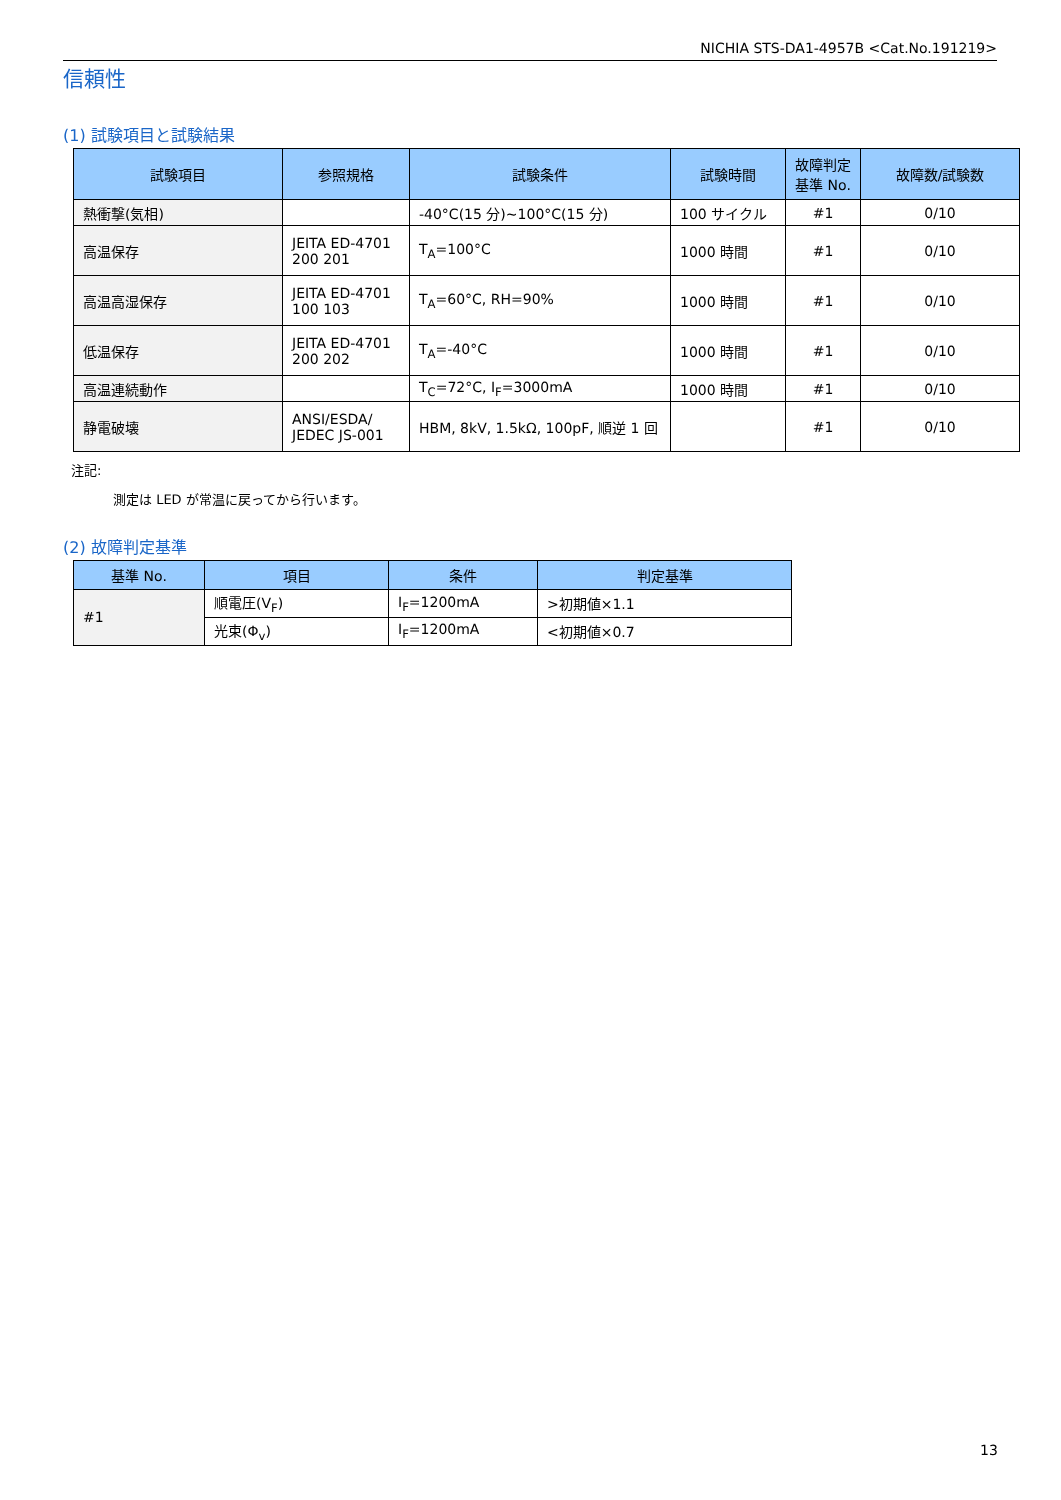NICHIA STS-DA1-4957B <Cat.No.191219>
信頼性
(1) 試験項目と試験結果
| 試験項目 | 参照規格 | 試験条件 | 試験時間 | 故障判定 基準 No. | 故障数/試験数 |
| --- | --- | --- | --- | --- | --- |
| 熱衝撃(気相) | | -40°C(15 分)~100°C(15 分) | 100 サイクル | #1 | 0/10 |
| 高温保存 | JEITA ED-4701 200 201 | T<sub>A</sub>=100°C | 1000 時間 | #1 | 0/10 |
| 高温高湿保存 | JEITA ED-4701 100 103 | T<sub>A</sub>=60°C, RH=90% | 1000 時間 | #1 | 0/10 |
| 低温保存 | JEITA ED-4701 200 202 | T<sub>A</sub>=-40°C | 1000 時間 | #1 | 0/10 |
| 高温連続動作 | | T<sub>C</sub>=72°C, I<sub>F</sub>=3000mA | 1000 時間 | #1 | 0/10 |
| 静電破壊 | ANSI/ESDA/ JEDEC JS-001 | HBM, 8kV, 1.5kΩ, 100pF, 順逆 1 回 | | #1 | 0/10 |
注記:
測定は LED が常温に戻ってから行います。
(2) 故障判定基準
| 基準 No. | 項目 | 条件 | 判定基準 |
| --- | --- | --- | --- |
| #1 | 順電圧(V<sub>F</sub>) | I<sub>F</sub>=1200mA | >初期値×1.1 |
| | 光束(Φ<sub>v</sub>) | I<sub>F</sub>=1200mA | <初期値×0.7 |
13